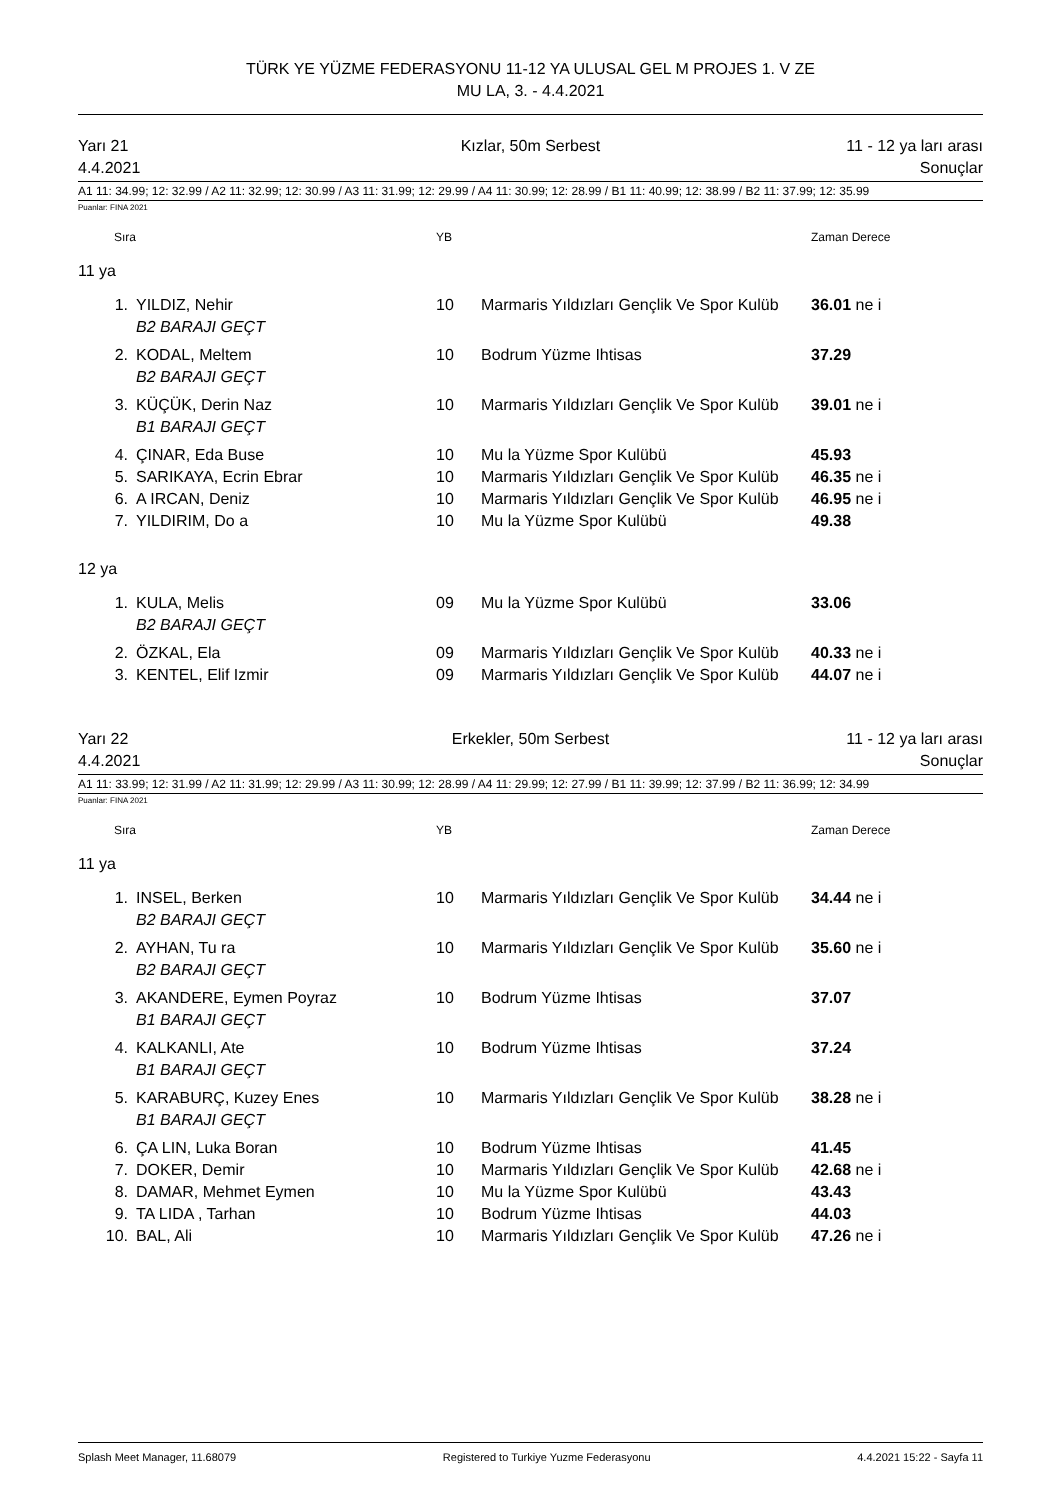TÜRK YE YÜZME FEDERASYONU 11-12 YA ULUSAL GEL M PROJES 1. V ZE
MU LA, 3. - 4.4.2021
Yarı 21
4.4.2021
Kızlar, 50m Serbest 11 - 12 ya ları arası
Sonuçlar
A1 11: 34.99; 12: 32.99 / A2 11: 32.99; 12: 30.99 / A3 11: 31.99; 12: 29.99 / A4 11: 30.99; 12: 28.99 / B1 11: 40.99; 12: 38.99 / B2 11: 37.99; 12: 35.99
Puanlar: FINA 2021
| Sıra | | YB | | Zaman Derece |
| 11 ya | | | | |
| 1. | YILDIZ, Nehir | 10 | Marmaris Yıldızları Gençlik Ve Spor Kulüb | 36.01 ne i |
| | B2 BARAJI GEÇT | | | |
| 2. | KODAL, Meltem | 10 | Bodrum Yüzme Ihtisas | 37.29 |
| | B2 BARAJI GEÇT | | | |
| 3. | KÜÇÜK, Derin Naz | 10 | Marmaris Yıldızları Gençlik Ve Spor Kulüb | 39.01 ne i |
| | B1 BARAJI GEÇT | | | |
| 4. | ÇINAR, Eda Buse | 10 | Mu la Yüzme Spor Kulübü | 45.93 |
| 5. | SARIKAYA, Ecrin Ebrar | 10 | Marmaris Yıldızları Gençlik Ve Spor Kulüb | 46.35 ne i |
| 6. | A IRCAN, Deniz | 10 | Marmaris Yıldızları Gençlik Ve Spor Kulüb | 46.95 ne i |
| 7. | YILDIRIM, Do a | 10 | Mu la Yüzme Spor Kulübü | 49.38 |
| 12 ya | | | | |
| 1. | KULA, Melis | 09 | Mu la Yüzme Spor Kulübü | 33.06 |
| | B2 BARAJI GEÇT | | | |
| 2. | ÖZKAL, Ela | 09 | Marmaris Yıldızları Gençlik Ve Spor Kulüb | 40.33 ne i |
| 3. | KENTEL, Elif Izmir | 09 | Marmaris Yıldızları Gençlik Ve Spor Kulüb | 44.07 ne i |
Yarı 22
4.4.2021
Erkekler, 50m Serbest 11 - 12 ya ları arası
Sonuçlar
A1 11: 33.99; 12: 31.99 / A2 11: 31.99; 12: 29.99 / A3 11: 30.99; 12: 28.99 / A4 11: 29.99; 12: 27.99 / B1 11: 39.99; 12: 37.99 / B2 11: 36.99; 12: 34.99
Puanlar: FINA 2021
| Sıra | | YB | | Zaman Derece |
| 11 ya | | | | |
| 1. | INSEL, Berken | 10 | Marmaris Yıldızları Gençlik Ve Spor Kulüb | 34.44 ne i |
| | B2 BARAJI GEÇT | | | |
| 2. | AYHAN, Tu ra | 10 | Marmaris Yıldızları Gençlik Ve Spor Kulüb | 35.60 ne i |
| | B2 BARAJI GEÇT | | | |
| 3. | AKANDERE, Eymen Poyraz | 10 | Bodrum Yüzme Ihtisas | 37.07 |
| | B1 BARAJI GEÇT | | | |
| 4. | KALKANLI, Ate | 10 | Bodrum Yüzme Ihtisas | 37.24 |
| | B1 BARAJI GEÇT | | | |
| 5. | KARABURÇ, Kuzey Enes | 10 | Marmaris Yıldızları Gençlik Ve Spor Kulüb | 38.28 ne i |
| | B1 BARAJI GEÇT | | | |
| 6. | ÇA LIN, Luka Boran | 10 | Bodrum Yüzme Ihtisas | 41.45 |
| 7. | DOKER, Demir | 10 | Marmaris Yıldızları Gençlik Ve Spor Kulüb | 42.68 ne i |
| 8. | DAMAR, Mehmet Eymen | 10 | Mu la Yüzme Spor Kulübü | 43.43 |
| 9. | TA LIDA , Tarhan | 10 | Bodrum Yüzme Ihtisas | 44.03 |
| 10. | BAL, Ali | 10 | Marmaris Yıldızları Gençlik Ve Spor Kulüb | 47.26 ne i |
Splash Meet Manager, 11.68079 Registered to Turkiye Yuzme Federasyonu 4.4.2021 15:22 - Sayfa 11